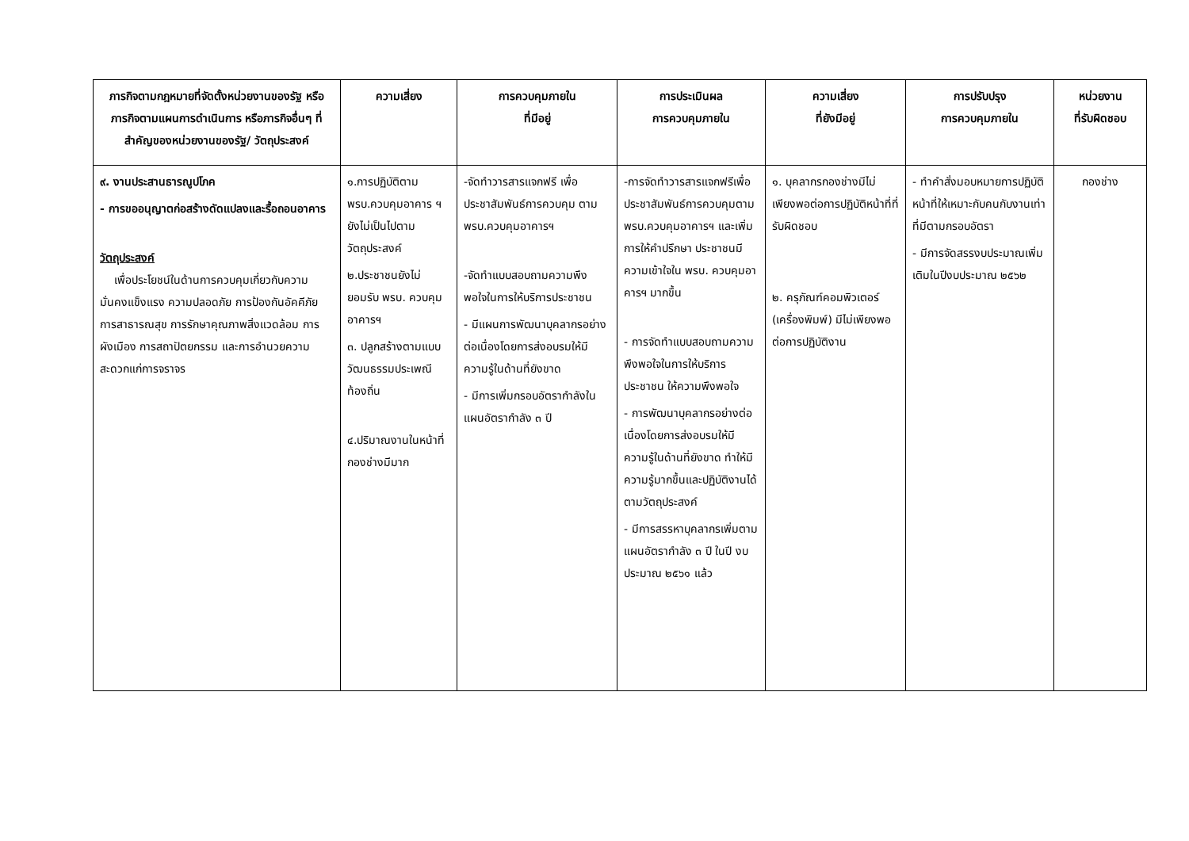| ภารกิจตามกฎหมายที่จัดตั้งหน่วยงานของรัฐ หรือภารกิจตามแผนการดำเนินการ หรือภารกิจอื่นๆ ที่สำคัญของหน่วยงานของรัฐ/ วัตถุประสงค์ | ความเสี่ยง | การควบคุมภายใน ที่มีอยู่ | การประเมินผล การควบคุมภายใน | ความเสี่ยง ที่ยังมีอยู่ | การปรับปรุง การควบคุมภายใน | หน่วยงาน ที่รับผิดชอบ |
| --- | --- | --- | --- | --- | --- | --- |
| ๙. งานประสานธารณูปโภค - การขออนุญาตก่อสร้างดัดแปลงและรื้อถอนอาคาร วัตถุประสงค์ เพื่อประโยชน์ในด้านการควบคุมเกี่ยวกับความมั่นคงแข็งแรง ความปลอดภัย การป้องกันอัคคีภัย การสาธารณสุข การรักษาคุณภาพสิ่งแวดล้อม การผังเมือง การสถาปัตยกรรม และการอำนวยความสะดวกแก่การจราจร | ๑.การปฏิบัติตาม พรบ.ควบคุมอาคาร ฯ ยังไม่เป็นไปตามวัตถุประสงค์ ๒.ประชาชนยังไม่ยอมรับ พรบ. ควบคุมอาคารฯ ๓. ปลูกสร้างตามแบบวัฒนธรรมประเพณีท้องถิ่น ๔.ปริมาณงานในหน้าที่กองช่างมีมาก | -จัดทำวารสารแจกฟรี เพื่อประชาสัมพันธ์การควบคุม ตาม พรบ.ควบคุมอาคารฯ -จัดทำแบบสอบถามความพึงพอใจในการให้บริการประชาชน - มีแผนการพัฒนาบุคลากรอย่างต่อเนื่องโดยการส่งอบรมให้มีความรู้ในด้านที่ยังขาด - มีการเพิ่มกรอบอัตรากำลังในแผนอัตรากำลัง ๓ ปี | -การจัดทำวารสารแจกฟรีเพื่อประชาสัมพันธ์การควบคุมตาม พรบ.ควบคุมอาคารฯ และเพิ่มการให้คำปรึกษา ประชาชนมีความเข้าใจใน พรบ. ควบคุมอาคารฯ มากขึ้น - การจัดทำแบบสอบถามความพึงพอใจในการให้บริการประชาชน ให้ความพึงพอใจ - การพัฒนาบุคลากรอย่างต่อเนื่องโดยการส่งอบรมให้มีความรู้ในด้านที่ยังขาด ทำให้มีความรู้มากขึ้นและปฏิบัติงานได้ตามวัตถุประสงค์ - มีการสรรหาบุคลากรเพิ่มตามแผนอัตรากำลัง ๓ ปี ในปี งบประมาณ ๒๕๖๑ แล้ว | ๑. บุคลากรกองช่างมีไม่เพียงพอต่อการปฏิบัติหน้าที่ที่รับผิดชอบ ๒. ครุภัณฑ์คอมพิวเตอร์ (เครื่องพิมพ์) มีไม่เพียงพอต่อการปฏิบัติงาน | - ทำคำสั่งมอบหมายการปฏิบัติหน้าที่ให้เหมาะกับคนกับงานเท่าที่มีตามกรอบอัตรา - มีการจัดสรรงบประมาณเพิ่มเติมในปีงบประมาณ ๒๕๖๒ | กองช่าง |